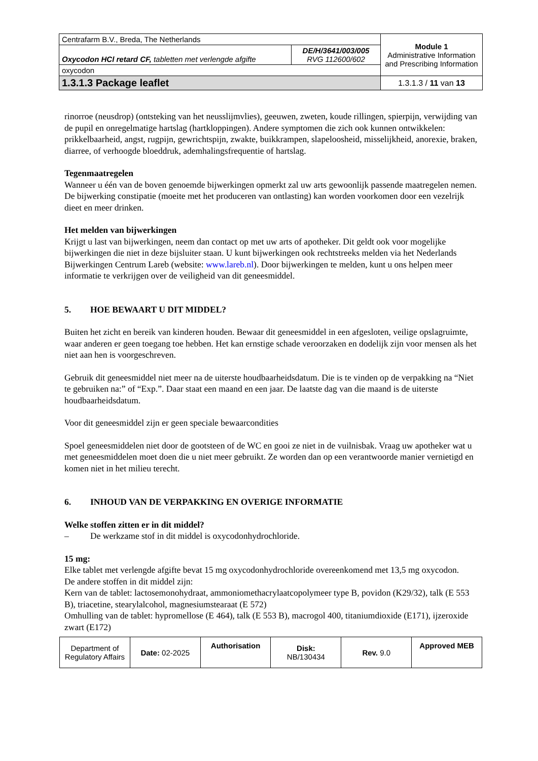| Centrafarm B.V., Breda, The Netherlands | | Module 1 Administrative Information and Prescribing Information |
| Oxycodon HCl retard CF, tabletten met verlengde afgifte | DE/H/3641/003/005 RVG 112600/602 | |
| oxycodon | | |
| 1.3.1.3 Package leaflet | | 1.3.1.3 / 11 van 13 |
rinorroe (neusdrop) (ontsteking van het neusslijmvlies), geeuwen, zweten, koude rillingen, spierpijn, verwijding van de pupil en onregelmatige hartslag (hartkloppingen). Andere symptomen die zich ook kunnen ontwikkelen: prikkelbaarheid, angst, rugpijn, gewrichtspijn, zwakte, buikkrampen, slapeloosheid, misselijkheid, anorexie, braken, diarree, of verhoogde bloeddruk, ademhalingsfrequentie of hartslag.
Tegenmaatregelen
Wanneer u één van de boven genoemde bijwerkingen opmerkt zal uw arts gewoonlijk passende maatregelen nemen.
De bijwerking constipatie (moeite met het produceren van ontlasting) kan worden voorkomen door een vezelrijk dieet en meer drinken.
Het melden van bijwerkingen
Krijgt u last van bijwerkingen, neem dan contact op met uw arts of apotheker. Dit geldt ook voor mogelijke bijwerkingen die niet in deze bijsluiter staan. U kunt bijwerkingen ook rechtstreeks melden via het Nederlands Bijwerkingen Centrum Lareb (website: www.lareb.nl). Door bijwerkingen te melden, kunt u ons helpen meer informatie te verkrijgen over de veiligheid van dit geneesmiddel.
5. HOE BEWAART U DIT MIDDEL?
Buiten het zicht en bereik van kinderen houden. Bewaar dit geneesmiddel in een afgesloten, veilige opslagruimte, waar anderen er geen toegang toe hebben. Het kan ernstige schade veroorzaken en dodelijk zijn voor mensen als het niet aan hen is voorgeschreven.
Gebruik dit geneesmiddel niet meer na de uiterste houdbaarheidsdatum. Die is te vinden op de verpakking na “Niet te gebruiken na:” of “Exp.”. Daar staat een maand en een jaar. De laatste dag van die maand is de uiterste houdbaarheidsdatum.
Voor dit geneesmiddel zijn er geen speciale bewaarcondities
Spoel geneesmiddelen niet door de gootsteen of de WC en gooi ze niet in de vuilnisbak. Vraag uw apotheker wat u met geneesmiddelen moet doen die u niet meer gebruikt. Ze worden dan op een verantwoorde manier vernietigd en komen niet in het milieu terecht.
6. INHOUD VAN DE VERPAKKING EN OVERIGE INFORMATIE
Welke stoffen zitten er in dit middel?
– De werkzame stof in dit middel is oxycodonhydrochloride.
15 mg:
Elke tablet met verlengde afgifte bevat 15 mg oxycodonhydrochloride overeenkomend met 13,5 mg oxycodon.
De andere stoffen in dit middel zijn:
Kern van de tablet: lactosemonohydraat, ammoniomethacrylaatcopolymeer type B, povidon (K29/32), talk (E 553 B), triacetine, stearylalcohol, magnesiumstearaat (E 572)
Omhulling van de tablet: hypromellose (E 464), talk (E 553 B), macrogol 400, titaniumdioxide (E171), ijzeroxide zwart (E172)
| Department of Regulatory Affairs | Date: 02-2025 | Authorisation | Disk: NB/130434 | Rev. 9.0 | Approved MEB |